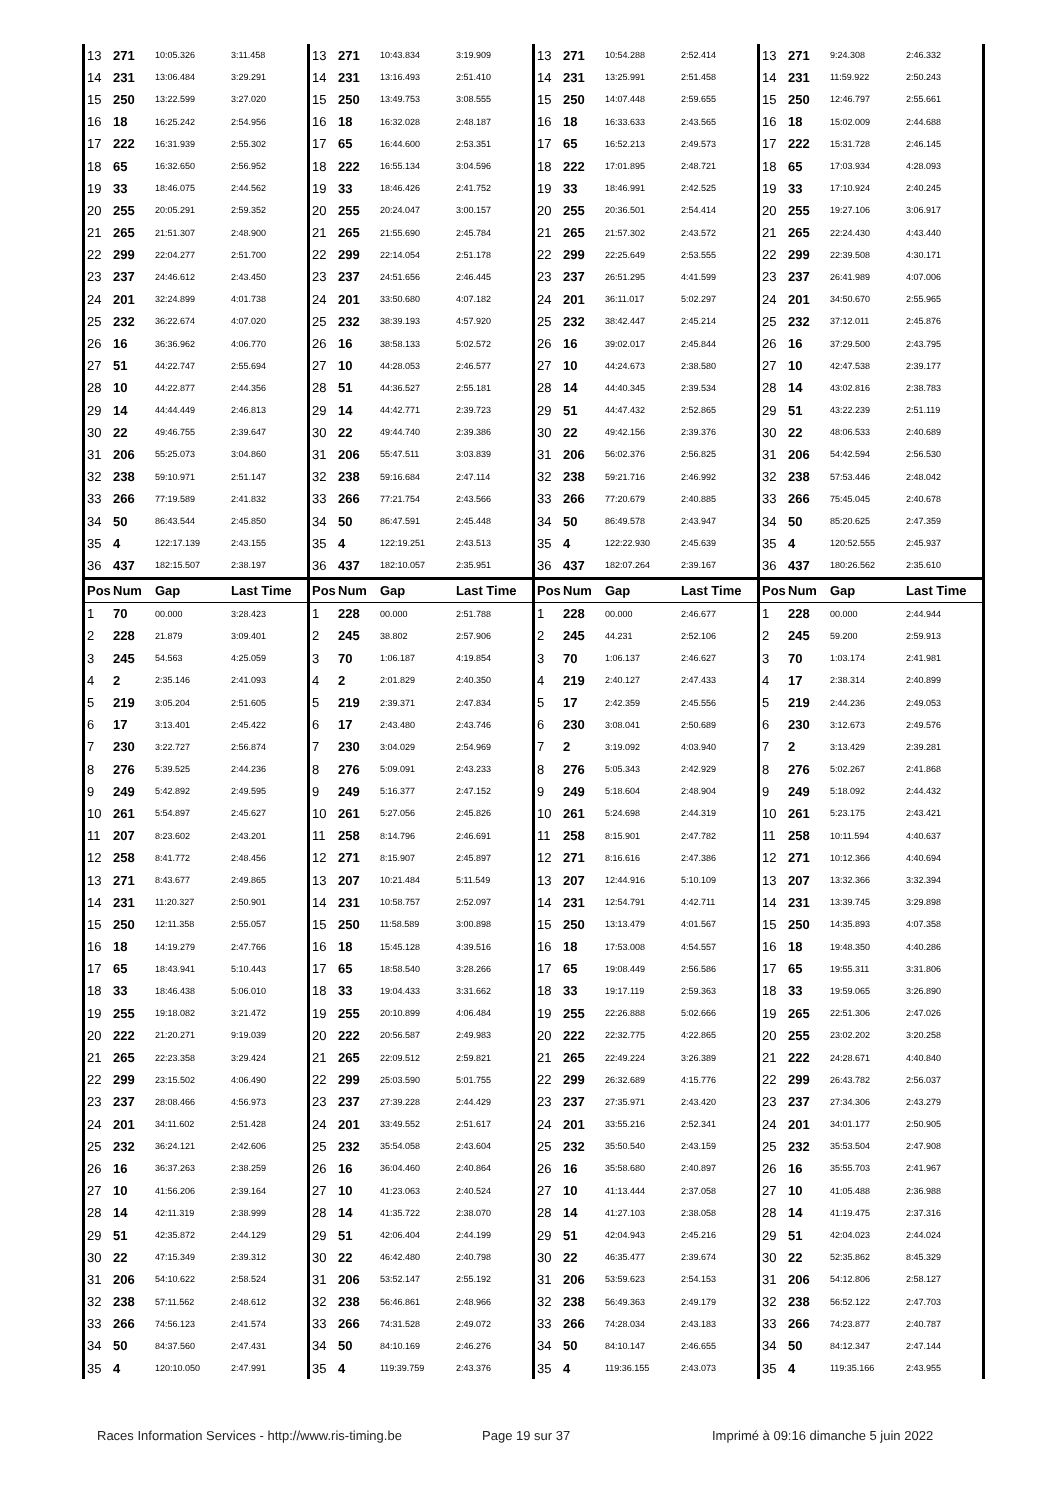| 13 | 271 | 10:05.326 | 3:11.458 | 13 | 271 | 10:43.834 | 3:19.909 | 13 | 271 | 10:54.288 | 2:52.414 | 13 | 271 | 9:24.308 | 2:46.332 |
| 14 | 231 | 13:06.484 | 3:29.291 | 14 | 231 | 13:16.493 | 2:51.410 | 14 | 231 | 13:25.991 | 2:51.458 | 14 | 231 | 11:59.922 | 2:50.243 |
| 15 | 250 | 13:22.599 | 3:27.020 | 15 | 250 | 13:49.753 | 3:08.555 | 15 | 250 | 14:07.448 | 2:59.655 | 15 | 250 | 12:46.797 | 2:55.661 |
| 16 | 18 | 16:25.242 | 2:54.956 | 16 | 18 | 16:32.028 | 2:48.187 | 16 | 18 | 16:33.633 | 2:43.565 | 16 | 18 | 15:02.009 | 2:44.688 |
| 17 | 222 | 16:31.939 | 2:55.302 | 17 | 65 | 16:44.600 | 2:53.351 | 17 | 65 | 16:52.213 | 2:49.573 | 17 | 222 | 15:31.728 | 2:46.145 |
| 18 | 65 | 16:32.650 | 2:56.952 | 18 | 222 | 16:55.134 | 3:04.596 | 18 | 222 | 17:01.895 | 2:48.721 | 18 | 65 | 17:03.934 | 4:28.093 |
| 19 | 33 | 18:46.075 | 2:44.562 | 19 | 33 | 18:46.426 | 2:41.752 | 19 | 33 | 18:46.991 | 2:42.525 | 19 | 33 | 17:10.924 | 2:40.245 |
| 20 | 255 | 20:05.291 | 2:59.352 | 20 | 255 | 20:24.047 | 3:00.157 | 20 | 255 | 20:36.501 | 2:54.414 | 20 | 255 | 19:27.106 | 3:06.917 |
| 21 | 265 | 21:51.307 | 2:48.900 | 21 | 265 | 21:55.690 | 2:45.784 | 21 | 265 | 21:57.302 | 2:43.572 | 21 | 265 | 22:24.430 | 4:43.440 |
| 22 | 299 | 22:04.277 | 2:51.700 | 22 | 299 | 22:14.054 | 2:51.178 | 22 | 299 | 22:25.649 | 2:53.555 | 22 | 299 | 22:39.508 | 4:30.171 |
| 23 | 237 | 24:46.612 | 2:43.450 | 23 | 237 | 24:51.656 | 2:46.445 | 23 | 237 | 26:51.295 | 4:41.599 | 23 | 237 | 26:41.989 | 4:07.006 |
| 24 | 201 | 32:24.899 | 4:01.738 | 24 | 201 | 33:50.680 | 4:07.182 | 24 | 201 | 36:11.017 | 5:02.297 | 24 | 201 | 34:50.670 | 2:55.965 |
| 25 | 232 | 36:22.674 | 4:07.020 | 25 | 232 | 38:39.193 | 4:57.920 | 25 | 232 | 38:42.447 | 2:45.214 | 25 | 232 | 37:12.011 | 2:45.876 |
| 26 | 16 | 36:36.962 | 4:06.770 | 26 | 16 | 38:58.133 | 5:02.572 | 26 | 16 | 39:02.017 | 2:45.844 | 26 | 16 | 37:29.500 | 2:43.795 |
| 27 | 51 | 44:22.747 | 2:55.694 | 27 | 10 | 44:28.053 | 2:46.577 | 27 | 10 | 44:24.673 | 2:38.580 | 27 | 10 | 42:47.538 | 2:39.177 |
| 28 | 10 | 44:22.877 | 2:44.356 | 28 | 51 | 44:36.527 | 2:55.181 | 28 | 14 | 44:40.345 | 2:39.534 | 28 | 14 | 43:02.816 | 2:38.783 |
| 29 | 14 | 44:44.449 | 2:46.813 | 29 | 14 | 44:42.771 | 2:39.723 | 29 | 51 | 44:47.432 | 2:52.865 | 29 | 51 | 43:22.239 | 2:51.119 |
| 30 | 22 | 49:46.755 | 2:39.647 | 30 | 22 | 49:44.740 | 2:39.386 | 30 | 22 | 49:42.156 | 2:39.376 | 30 | 22 | 48:06.533 | 2:40.689 |
| 31 | 206 | 55:25.073 | 3:04.860 | 31 | 206 | 55:47.511 | 3:03.839 | 31 | 206 | 56:02.376 | 2:56.825 | 31 | 206 | 54:42.594 | 2:56.530 |
| 32 | 238 | 59:10.971 | 2:51.147 | 32 | 238 | 59:16.684 | 2:47.114 | 32 | 238 | 59:21.716 | 2:46.992 | 32 | 238 | 57:53.446 | 2:48.042 |
| 33 | 266 | 77:19.589 | 2:41.832 | 33 | 266 | 77:21.754 | 2:43.566 | 33 | 266 | 77:20.679 | 2:40.885 | 33 | 266 | 75:45.045 | 2:40.678 |
| 34 | 50 | 86:43.544 | 2:45.850 | 34 | 50 | 86:47.591 | 2:45.448 | 34 | 50 | 86:49.578 | 2:43.947 | 34 | 50 | 85:20.625 | 2:47.359 |
| 35 | 4 | 122:17.139 | 2:43.155 | 35 | 4 | 122:19.251 | 2:43.513 | 35 | 4 | 122:22.930 | 2:45.639 | 35 | 4 | 120:52.555 | 2:45.937 |
| 36 | 437 | 182:15.507 | 2:38.197 | 36 | 437 | 182:10.057 | 2:35.951 | 36 | 437 | 182:07.264 | 2:39.167 | 36 | 437 | 180:26.562 | 2:35.610 |
| Pos | Num | Gap | Last Time | Pos | Num | Gap | Last Time | Pos | Num | Gap | Last Time | Pos | Num | Gap | Last Time |
| 1 | 70 | 00.000 | 3:28.423 | 1 | 228 | 00.000 | 2:51.788 | 1 | 228 | 00.000 | 2:46.677 | 1 | 228 | 00.000 | 2:44.944 |
| 2 | 228 | 21.879 | 3:09.401 | 2 | 245 | 38.802 | 2:57.906 | 2 | 245 | 44.231 | 2:52.106 | 2 | 245 | 59.200 | 2:59.913 |
| 3 | 245 | 54.563 | 4:25.059 | 3 | 70 | 1:06.187 | 4:19.854 | 3 | 70 | 1:06.137 | 2:46.627 | 3 | 70 | 1:03.174 | 2:41.981 |
| 4 | 2 | 2:35.146 | 2:41.093 | 4 | 2 | 2:01.829 | 2:40.350 | 4 | 219 | 2:40.127 | 2:47.433 | 4 | 17 | 2:38.314 | 2:40.899 |
| 5 | 219 | 3:05.204 | 2:51.605 | 5 | 219 | 2:39.371 | 2:47.834 | 5 | 17 | 2:42.359 | 2:45.556 | 5 | 219 | 2:44.236 | 2:49.053 |
| 6 | 17 | 3:13.401 | 2:45.422 | 6 | 17 | 2:43.480 | 2:43.746 | 6 | 230 | 3:08.041 | 2:50.689 | 6 | 230 | 3:12.673 | 2:49.576 |
| 7 | 230 | 3:22.727 | 2:56.874 | 7 | 230 | 3:04.029 | 2:54.969 | 7 | 2 | 3:19.092 | 4:03.940 | 7 | 2 | 3:13.429 | 2:39.281 |
| 8 | 276 | 5:39.525 | 2:44.236 | 8 | 276 | 5:09.091 | 2:43.233 | 8 | 276 | 5:05.343 | 2:42.929 | 8 | 276 | 5:02.267 | 2:41.868 |
| 9 | 249 | 5:42.892 | 2:49.595 | 9 | 249 | 5:16.377 | 2:47.152 | 9 | 249 | 5:18.604 | 2:48.904 | 9 | 249 | 5:18.092 | 2:44.432 |
| 10 | 261 | 5:54.897 | 2:45.627 | 10 | 261 | 5:27.056 | 2:45.826 | 10 | 261 | 5:24.698 | 2:44.319 | 10 | 261 | 5:23.175 | 2:43.421 |
| 11 | 207 | 8:23.602 | 2:43.201 | 11 | 258 | 8:14.796 | 2:46.691 | 11 | 258 | 8:15.901 | 2:47.782 | 11 | 258 | 10:11.594 | 4:40.637 |
| 12 | 258 | 8:41.772 | 2:48.456 | 12 | 271 | 8:15.907 | 2:45.897 | 12 | 271 | 8:16.616 | 2:47.386 | 12 | 271 | 10:12.366 | 4:40.694 |
| 13 | 271 | 8:43.677 | 2:49.865 | 13 | 207 | 10:21.484 | 5:11.549 | 13 | 207 | 12:44.916 | 5:10.109 | 13 | 207 | 13:32.366 | 3:32.394 |
| 14 | 231 | 11:20.327 | 2:50.901 | 14 | 231 | 10:58.757 | 2:52.097 | 14 | 231 | 12:54.791 | 4:42.711 | 14 | 231 | 13:39.745 | 3:29.898 |
| 15 | 250 | 12:11.358 | 2:55.057 | 15 | 250 | 11:58.589 | 3:00.898 | 15 | 250 | 13:13.479 | 4:01.567 | 15 | 250 | 14:35.893 | 4:07.358 |
| 16 | 18 | 14:19.279 | 2:47.766 | 16 | 18 | 15:45.128 | 4:39.516 | 16 | 18 | 17:53.008 | 4:54.557 | 16 | 18 | 19:48.350 | 4:40.286 |
| 17 | 65 | 18:43.941 | 5:10.443 | 17 | 65 | 18:58.540 | 3:28.266 | 17 | 65 | 19:08.449 | 2:56.586 | 17 | 65 | 19:55.311 | 3:31.806 |
| 18 | 33 | 18:46.438 | 5:06.010 | 18 | 33 | 19:04.433 | 3:31.662 | 18 | 33 | 19:17.119 | 2:59.363 | 18 | 33 | 19:59.065 | 3:26.890 |
| 19 | 255 | 19:18.082 | 3:21.472 | 19 | 255 | 20:10.899 | 4:06.484 | 19 | 255 | 22:26.888 | 5:02.666 | 19 | 265 | 22:51.306 | 2:47.026 |
| 20 | 222 | 21:20.271 | 9:19.039 | 20 | 222 | 20:56.587 | 2:49.983 | 20 | 222 | 22:32.775 | 4:22.865 | 20 | 255 | 23:02.202 | 3:20.258 |
| 21 | 265 | 22:23.358 | 3:29.424 | 21 | 265 | 22:09.512 | 2:59.821 | 21 | 265 | 22:49.224 | 3:26.389 | 21 | 222 | 24:28.671 | 4:40.840 |
| 22 | 299 | 23:15.502 | 4:06.490 | 22 | 299 | 25:03.590 | 5:01.755 | 22 | 299 | 26:32.689 | 4:15.776 | 22 | 299 | 26:43.782 | 2:56.037 |
| 23 | 237 | 28:08.466 | 4:56.973 | 23 | 237 | 27:39.228 | 2:44.429 | 23 | 237 | 27:35.971 | 2:43.420 | 23 | 237 | 27:34.306 | 2:43.279 |
| 24 | 201 | 34:11.602 | 2:51.428 | 24 | 201 | 33:49.552 | 2:51.617 | 24 | 201 | 33:55.216 | 2:52.341 | 24 | 201 | 34:01.177 | 2:50.905 |
| 25 | 232 | 36:24.121 | 2:42.606 | 25 | 232 | 35:54.058 | 2:43.604 | 25 | 232 | 35:50.540 | 2:43.159 | 25 | 232 | 35:53.504 | 2:47.908 |
| 26 | 16 | 36:37.263 | 2:38.259 | 26 | 16 | 36:04.460 | 2:40.864 | 26 | 16 | 35:58.680 | 2:40.897 | 26 | 16 | 35:55.703 | 2:41.967 |
| 27 | 10 | 41:56.206 | 2:39.164 | 27 | 10 | 41:23.063 | 2:40.524 | 27 | 10 | 41:13.444 | 2:37.058 | 27 | 10 | 41:05.488 | 2:36.988 |
| 28 | 14 | 42:11.319 | 2:38.999 | 28 | 14 | 41:35.722 | 2:38.070 | 28 | 14 | 41:27.103 | 2:38.058 | 28 | 14 | 41:19.475 | 2:37.316 |
| 29 | 51 | 42:35.872 | 2:44.129 | 29 | 51 | 42:06.404 | 2:44.199 | 29 | 51 | 42:04.943 | 2:45.216 | 29 | 51 | 42:04.023 | 2:44.024 |
| 30 | 22 | 47:15.349 | 2:39.312 | 30 | 22 | 46:42.480 | 2:40.798 | 30 | 22 | 46:35.477 | 2:39.674 | 30 | 22 | 52:35.862 | 8:45.329 |
| 31 | 206 | 54:10.622 | 2:58.524 | 31 | 206 | 53:52.147 | 2:55.192 | 31 | 206 | 53:59.623 | 2:54.153 | 31 | 206 | 54:12.806 | 2:58.127 |
| 32 | 238 | 57:11.562 | 2:48.612 | 32 | 238 | 56:46.861 | 2:48.966 | 32 | 238 | 56:49.363 | 2:49.179 | 32 | 238 | 56:52.122 | 2:47.703 |
| 33 | 266 | 74:56.123 | 2:41.574 | 33 | 266 | 74:31.528 | 2:49.072 | 33 | 266 | 74:28.034 | 2:43.183 | 33 | 266 | 74:23.877 | 2:40.787 |
| 34 | 50 | 84:37.560 | 2:47.431 | 34 | 50 | 84:10.169 | 2:46.276 | 34 | 50 | 84:10.147 | 2:46.655 | 34 | 50 | 84:12.347 | 2:47.144 |
| 35 | 4 | 120:10.050 | 2:47.991 | 35 | 4 | 119:39.759 | 2:43.376 | 35 | 4 | 119:36.155 | 2:43.073 | 35 | 4 | 119:35.166 | 2:43.955 |
Races Information Services - http://www.ris-timing.be Page 19 sur 37 Imprimé à 09:16 dimanche 5 juin 2022